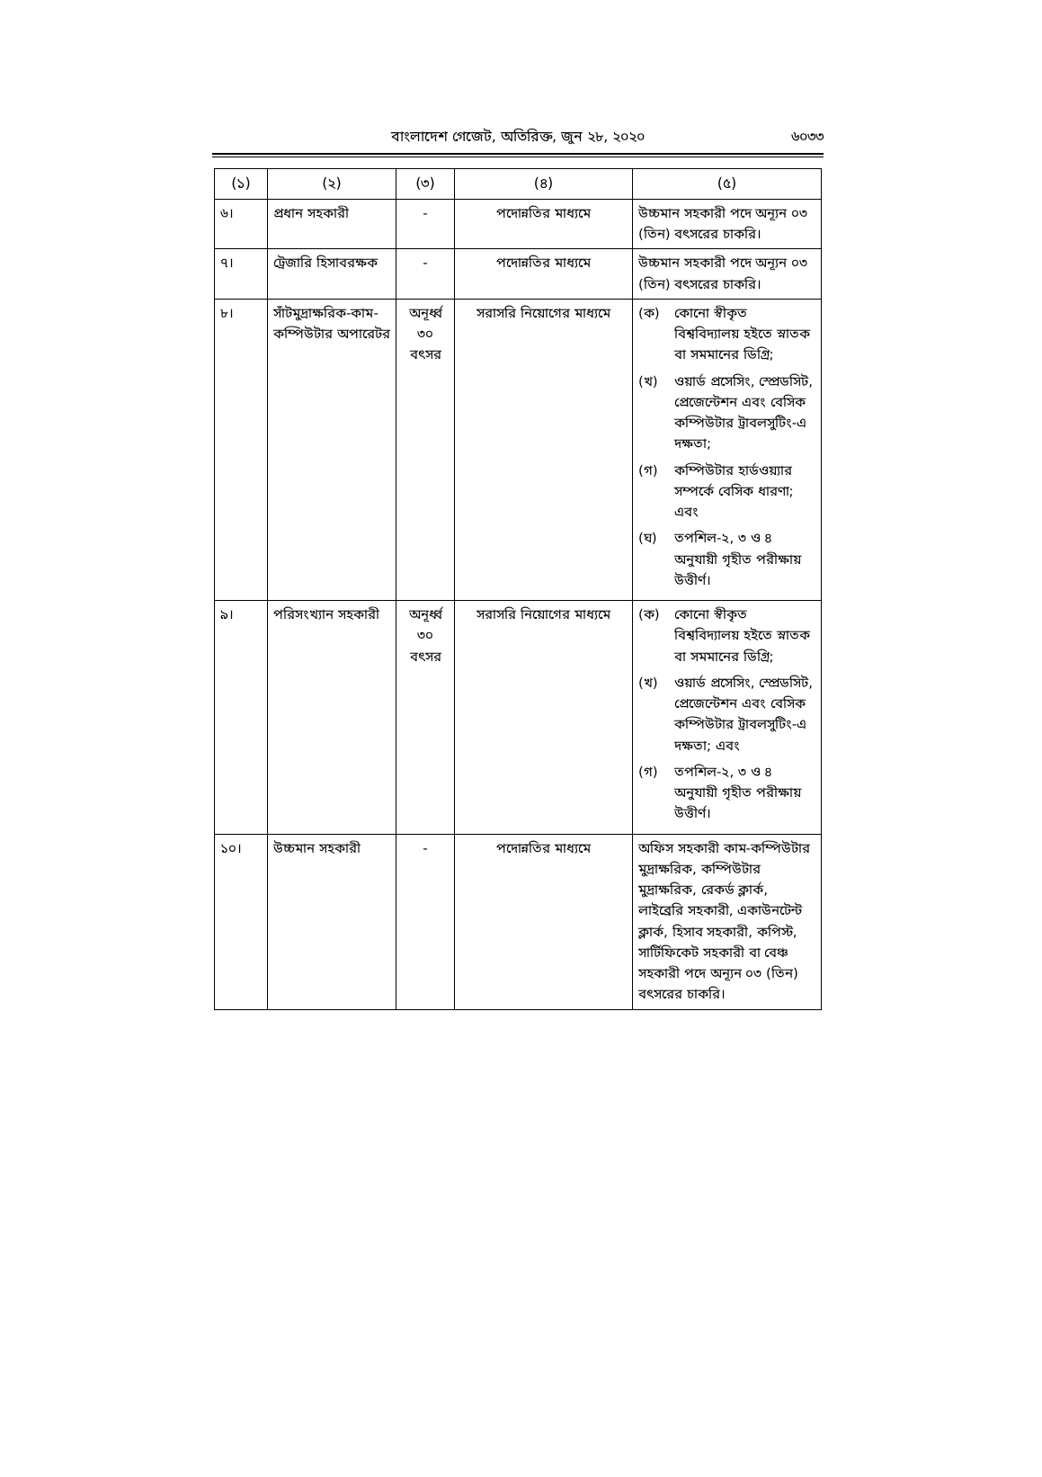বাংলাদেশ গেজেট, অতিরিক্ত, জুন ২৮, ২০২০
৬০৩৩
| (১) | (২) | (৩) | (৪) | (৫) |
| --- | --- | --- | --- | --- |
| ৬। | প্রধান সহকারী | - | পদোন্নতির মাধ্যমে | উচ্চমান সহকারী পদে অন্যূন ০৩ (তিন) বৎসরের চাকরি। |
| ৭। | ট্রেজারি হিসাবরক্ষক | - | পদোন্নতির মাধ্যমে | উচ্চমান সহকারী পদে অন্যূন ০৩ (তিন) বৎসরের চাকরি। |
| ৮। | সাঁটমুদ্রাক্ষরিক-কাম-কম্পিউটার অপারেটর | অনূর্ধ্ব ৩০ বৎসর | সরাসরি নিয়োগের মাধ্যমে | (ক) কোনো স্বীকৃত বিশ্ববিদ্যালয় হইতে স্নাতক বা সমমানের ডিগ্রি; (খ) ওয়ার্ড প্রসেসিং, স্প্রেডসিট, প্রেজেন্টেশন এবং বেসিক কম্পিউটার ট্রাবলসুটিং-এ দক্ষতা; (গ) কম্পিউটার হার্ডওয়্যার সম্পর্কে বেসিক ধারণা; এবং (ঘ) তপশিল-২, ৩ ও ৪ অনুযায়ী গৃহীত পরীক্ষায় উত্তীর্ণ। |
| ৯। | পরিসংখ্যান সহকারী | অনূর্ধ্ব ৩০ বৎসর | সরাসরি নিয়োগের মাধ্যমে | (ক) কোনো স্বীকৃত বিশ্ববিদ্যালয় হইতে স্নাতক বা সমমানের ডিগ্রি; (খ) ওয়ার্ড প্রসেসিং, স্প্রেডসিট, প্রেজেন্টেশন এবং বেসিক কম্পিউটার ট্রাবলসুটিং-এ দক্ষতা; এবং (গ) তপশিল-২, ৩ ও ৪ অনুযায়ী গৃহীত পরীক্ষায় উত্তীর্ণ। |
| ১০। | উচ্চমান সহকারী | - | পদোন্নতির মাধ্যমে | অফিস সহকারী কাম-কম্পিউটার মুদ্রাক্ষরিক, কম্পিউটার মুদ্রাক্ষরিক, রেকর্ড ক্লার্ক, লাইব্রেরি সহকারী, একাউনটেন্ট ক্লার্ক, হিসাব সহকারী, কপিস্ট, সার্টিফিকেট সহকারী বা বেঞ্চ সহকারী পদে অন্যূন ০৩ (তিন) বৎসরের চাকরি। |